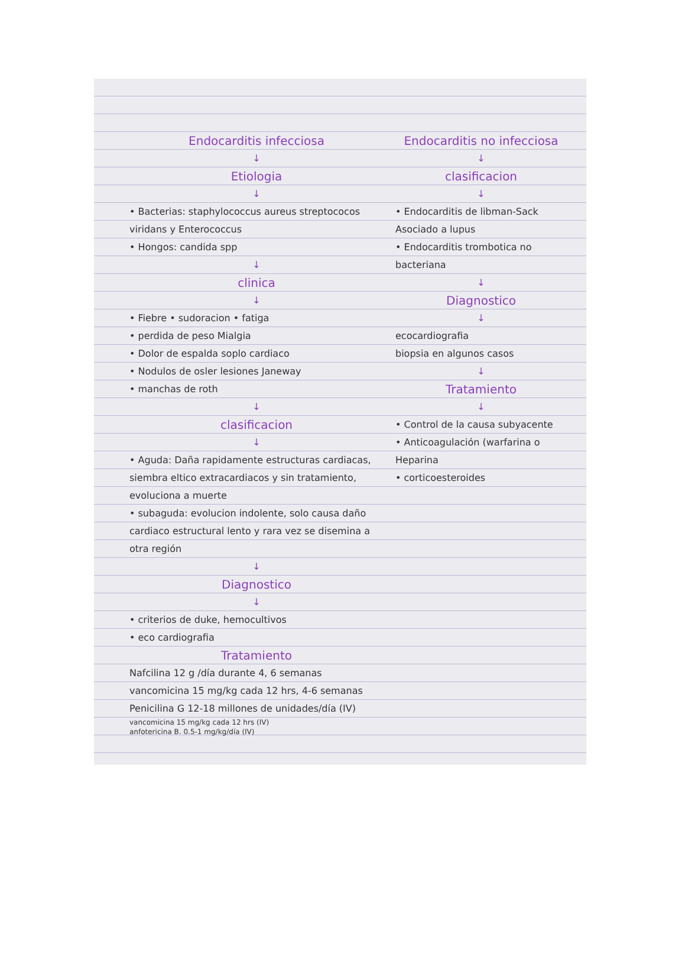Endocarditis infecciosa
↓
Etiologia
↓
• Bacterias: staphylococcus aureus streptococos viridans y Enterococcus
• Hongos: candida spp
↓
clinica
↓
• Fiebre • sudoracion • fatiga
• perdida de peso Mialgia
• Dolor de espalda soplo cardiaco
• Nodulos de osler lesiones Janeway
• manchas de roth
↓
clasificacion
↓
• Aguda: Daña rapidamente estructuras cardiacas, siembra eltico extracardiacos y sin tratamiento, evoluciona a muerte
• subaguda: evolucion indolente, solo causa daño cardiaco estructural lento y rara vez se disemina a otra región
↓
Diagnostico
↓
• criterios de duke, hemocultivos
• eco cardiografia
Tratamiento
Nafcilina 12 g /día durante 4, 6 semanas
vancomicina 15 mg/kg cada 12 hrs, 4-6 semanas
Penicilina G 12-18 millones de unidades/día (IV)
vancomicina 15 mg/kg cada 12 hrs (IV)
anfotericina B. 0.5-1 mg/kg/día (IV)
Endocarditis no infecciosa
↓
clasificacion
↓
• Endocarditis de libman-Sack Asociado a lupus
• Endocarditis trombotica no bacteriana
↓
Diagnostico
↓
ecocardiografia
biopsia en algunos casos
↓
Tratamiento
↓
• Control de la causa subyacente
• Anticoagulación (warfarina o Heparina
• corticoesteroides